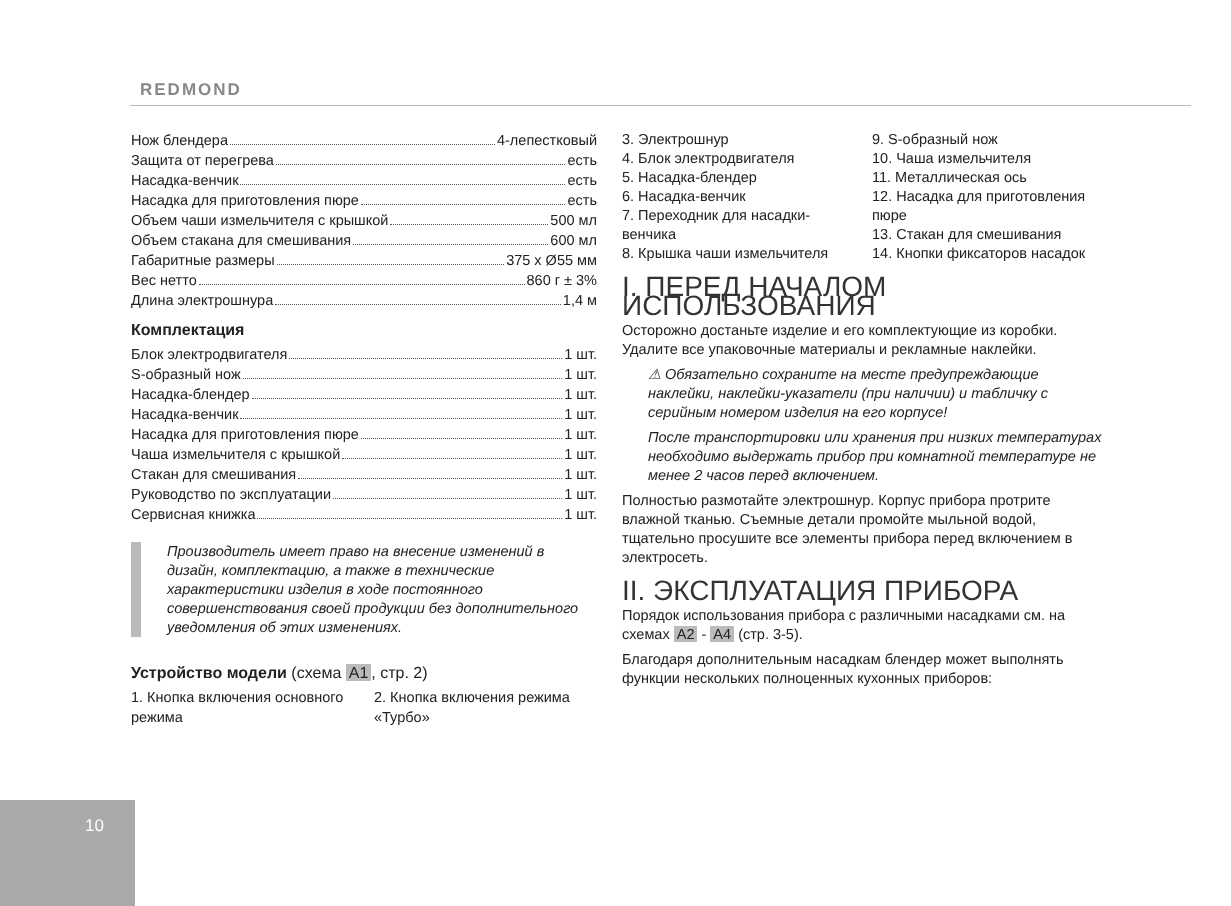REDMOND
Нож блендера 4-лепестковый
Защита от перегрева есть
Насадка-венчик есть
Насадка для приготовления пюре есть
Объем чаши измельчителя с крышкой 500 мл
Объем стакана для смешивания 600 мл
Габаритные размеры 375 x Ø55 мм
Вес нетто 860 г ± 3%
Длина электрошнура 1,4 м
Комплектация
Блок электродвигателя 1 шт.
S-образный нож 1 шт.
Насадка-блендер 1 шт.
Насадка-венчик 1 шт.
Насадка для приготовления пюре 1 шт.
Чаша измельчителя с крышкой 1 шт.
Стакан для смешивания 1 шт.
Руководство по эксплуатации 1 шт.
Сервисная книжка 1 шт.
Производитель имеет право на внесение изменений в дизайн, комплектацию, а также в технические характеристики изделия в ходе постоянного совершенствования своей продукции без дополнительного уведомления об этих изменениях.
Устройство модели (схема A1, стр. 2)
1. Кнопка включения основного режима
2. Кнопка включения режима «Турбо»
3. Электрошнур
4. Блок электродвигателя
5. Насадка-блендер
6. Насадка-венчик
7. Переходник для насадки-венчика
8. Крышка чаши измельчителя
9. S-образный нож
10. Чаша измельчителя
11. Металлическая ось
12. Насадка для приготовления пюре
13. Стакан для смешивания
14. Кнопки фиксаторов насадок
I. ПЕРЕД НАЧАЛОМ ИСПОЛЬЗОВАНИЯ
Осторожно достаньте изделие и его комплектующие из коробки. Удалите все упаковочные материалы и рекламные наклейки.
⚠ Обязательно сохраните на месте предупреждающие наклейки, наклейки-указатели (при наличии) и табличку с серийным номером изделия на его корпусе!
После транспортировки или хранения при низких температурах необходимо выдержать прибор при комнатной температуре не менее 2 часов перед включением.
Полностью размотайте электрошнур. Корпус прибора протрите влажной тканью. Съемные детали промойте мыльной водой, тщательно просушите все элементы прибора перед включением в электросеть.
II. ЭКСПЛУАТАЦИЯ ПРИБОРА
Порядок использования прибора с различными насадками см. на схемах A2 - A4 (стр. 3-5).
Благодаря дополнительным насадкам блендер может выполнять функции нескольких полноценных кухонных приборов:
10